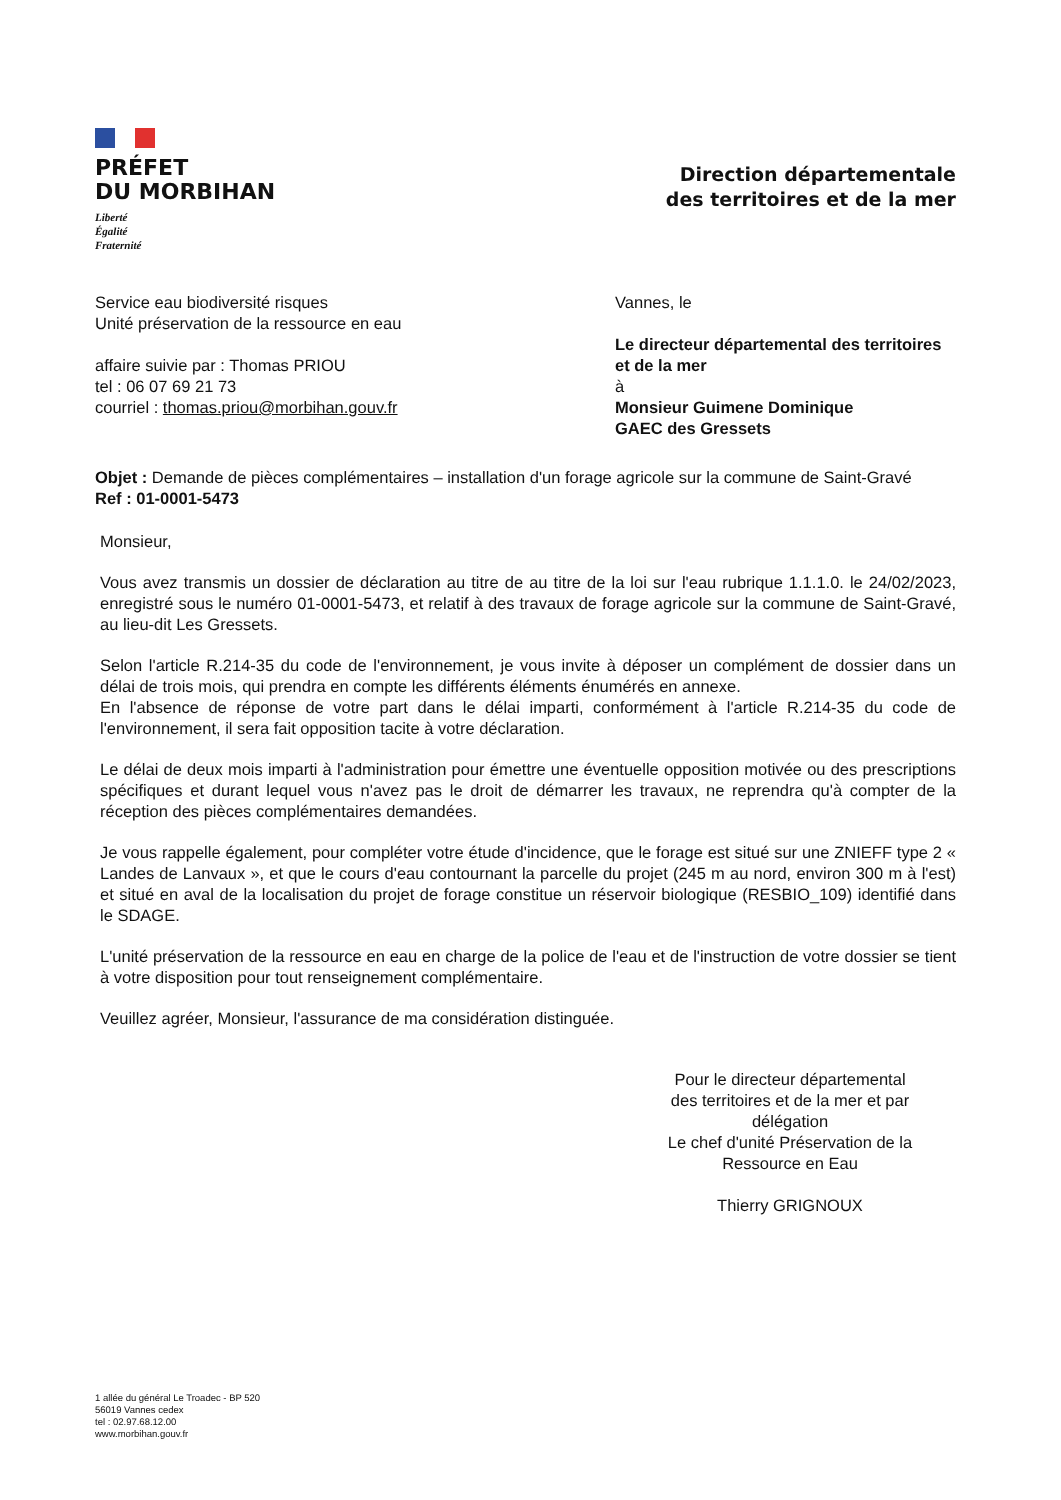PRÉFET
DU MORBIHAN
Liberté
Égalité
Fraternité
Direction départementale
des territoires et de la mer
Service eau biodiversité risques
Unité préservation de la ressource en eau
affaire suivie par : Thomas PRIOU
tel : 06 07 69 21 73
courriel : thomas.priou@morbihan.gouv.fr
Vannes, le
Le directeur départemental des territoires et de la mer
à
Monsieur Guimene Dominique
GAEC des Gressets
Objet : Demande de pièces complémentaires – installation d'un forage agricole sur la commune de Saint-Gravé
Ref : 01-0001-5473
Monsieur,
Vous avez transmis un dossier de déclaration au titre de au titre de la loi sur l'eau rubrique 1.1.1.0. le 24/02/2023, enregistré sous le numéro 01-0001-5473, et relatif à des travaux de forage agricole sur la commune de Saint-Gravé, au lieu-dit Les Gressets.
Selon l'article R.214-35 du code de l'environnement, je vous invite à déposer un complément de dossier dans un délai de trois mois, qui prendra en compte les différents éléments énumérés en annexe.
En l'absence de réponse de votre part dans le délai imparti, conformément à l'article R.214-35 du code de l'environnement, il sera fait opposition tacite à votre déclaration.
Le délai de deux mois imparti à l'administration pour émettre une éventuelle opposition motivée ou des prescriptions spécifiques et durant lequel vous n'avez pas le droit de démarrer les travaux, ne reprendra qu'à compter de la réception des pièces complémentaires demandées.
Je vous rappelle également, pour compléter votre étude d'incidence, que le forage est situé sur une ZNIEFF type 2 « Landes de Lanvaux », et que le cours d'eau contournant la parcelle du projet (245 m au nord, environ 300 m à l'est) et situé en aval de la localisation du projet de forage constitue un réservoir biologique (RESBIO_109) identifié dans le SDAGE.
L'unité préservation de la ressource en eau en charge de la police de l'eau et de l'instruction de votre dossier se tient à votre disposition pour tout renseignement complémentaire.
Veuillez agréer, Monsieur, l'assurance de ma considération distinguée.
Pour le directeur départemental
des territoires et de la mer et par
délégation
Le chef d'unité Préservation de la
Ressource en Eau
Thierry GRIGNOUX
1 allée du général Le Troadec - BP 520
56019 Vannes cedex
tel : 02.97.68.12.00
www.morbihan.gouv.fr